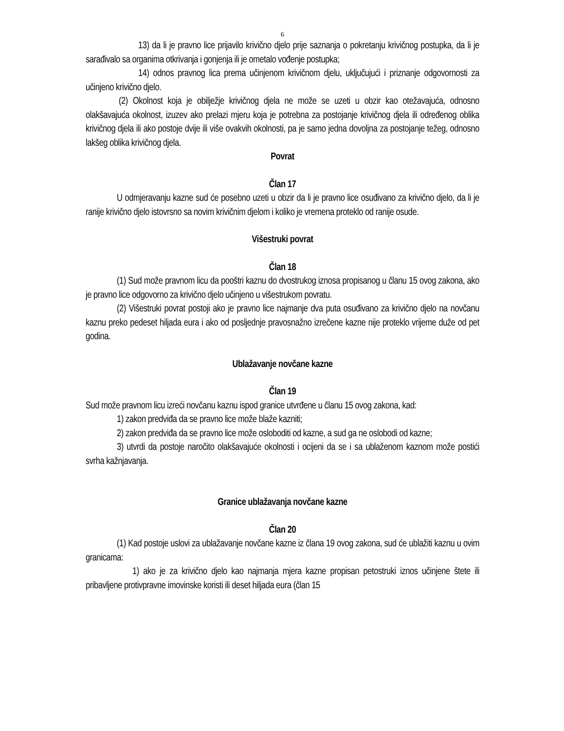6
13) da li je pravno lice prijavilo krivično djelo prije saznanja o pokretanju krivičnog postupka, da li je sarađivalo sa organima otkrivanja i gonjenja ili je ometalo vođenje postupka;
14) odnos pravnog lica prema učinjenom krivičnom djelu, uključujući i priznanje odgovornosti za učinjeno krivično djelo.
(2) Okolnost koja je obilježje krivičnog djela ne može se uzeti u obzir kao otežavajuća, odnosno olakšavajuća okolnost, izuzev ako prelazi mjeru koja je potrebna za postojanje krivičnog djela ili određenog oblika krivičnog djela ili ako postoje dvije ili više ovakvih okolnosti, pa je samo jedna dovoljna za postojanje težeg, odnosno lakšeg oblika krivičnog djela.
Povrat
Član 17
U odmjeravanju kazne sud će posebno uzeti u obzir da li je pravno lice osuđivano za krivično djelo, da li je ranije krivično djelo istovrsno sa novim krivičnim djelom i koliko je vremena proteklo od ranije osude.
Višestruki povrat
Član 18
(1) Sud može pravnom licu da pooštri kaznu do dvostrukog iznosa propisanog u članu 15 ovog zakona, ako je pravno lice odgovorno za krivično djelo učinjeno u višestrukom povratu.
(2) Višestruki povrat postoji ako je pravno lice najmanje dva puta osuđivano za krivično djelo na novčanu kaznu preko pedeset hiljada eura i ako od posljednje pravosnažno izrečene kazne nije proteklo vrijeme duže od pet godina.
Ublažavanje novčane kazne
Član 19
Sud može pravnom licu izreći novčanu kaznu ispod granice utvrđene u članu 15 ovog zakona, kad:
1) zakon predviđa da se pravno lice može blaže kazniti;
2) zakon predviđa da se pravno lice može osloboditi od kazne, a sud ga ne oslobodi od kazne;
3) utvrdi da postoje naročito olakšavajuće okolnosti i ocijeni da se i sa ublaženom kaznom može postići svrha kažnjavanja.
Granice ublažavanja novčane kazne
Član 20
(1) Kad postoje uslovi za ublažavanje novčane kazne iz člana 19 ovog zakona, sud će ublažiti kaznu u ovim granicama:
1) ako je za krivično djelo kao najmanja mjera kazne propisan petostruki iznos učinjene štete ili pribavljene protivpravne imovinske koristi ili deset hiljada eura (član 15